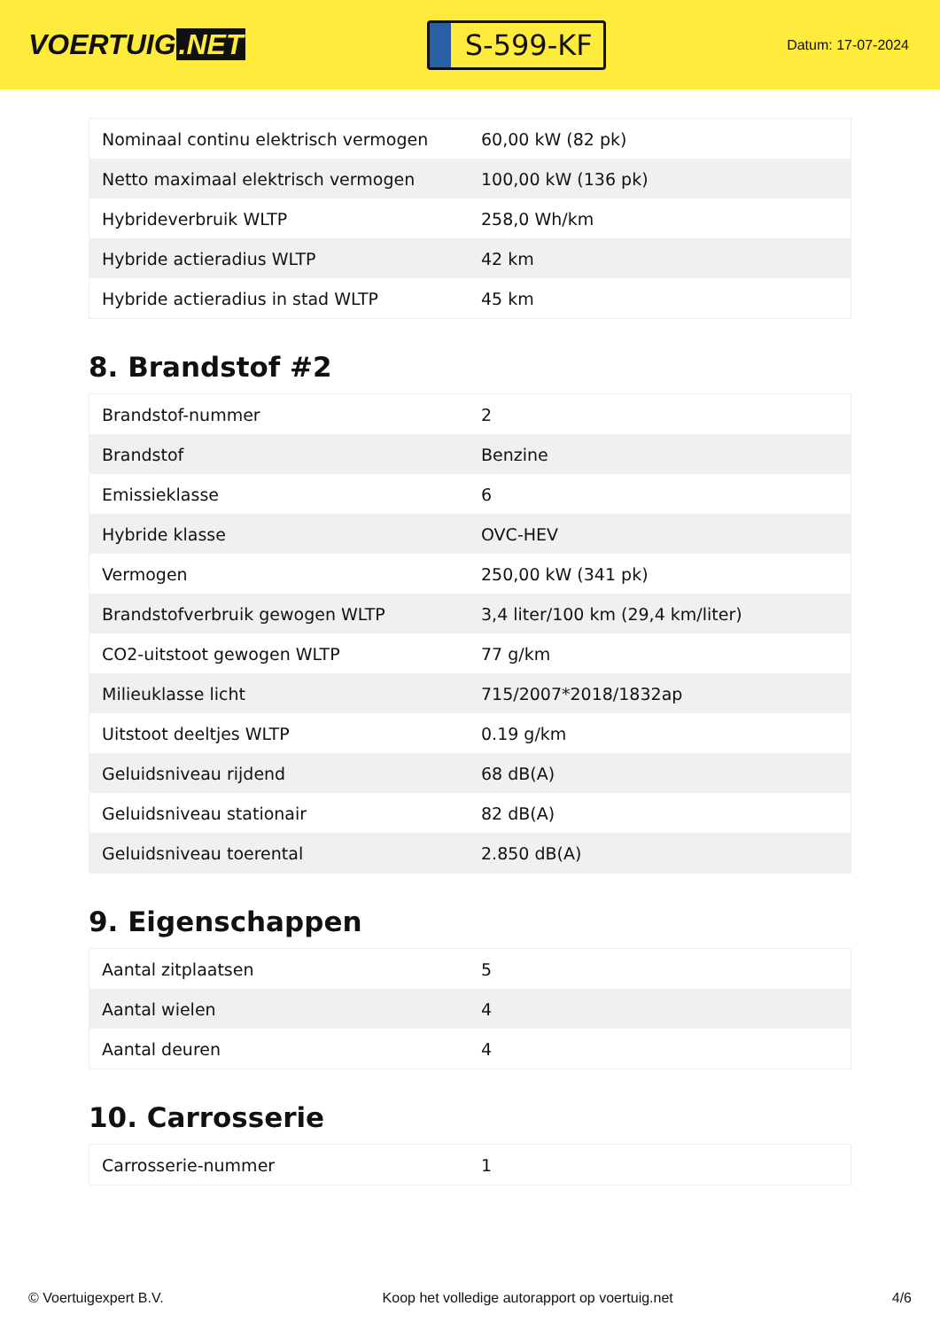VOERTUIG.NET
S-599-KF
Datum: 17-07-2024
| Nominaal continu elektrisch vermogen | 60,00 kW (82 pk) |
| Netto maximaal elektrisch vermogen | 100,00 kW (136 pk) |
| Hybrideverbruik WLTP | 258,0 Wh/km |
| Hybride actieradius WLTP | 42 km |
| Hybride actieradius in stad WLTP | 45 km |
8. Brandstof #2
| Brandstof-nummer | 2 |
| Brandstof | Benzine |
| Emissieklasse | 6 |
| Hybride klasse | OVC-HEV |
| Vermogen | 250,00 kW (341 pk) |
| Brandstofverbruik gewogen WLTP | 3,4 liter/100 km (29,4 km/liter) |
| CO2-uitstoot gewogen WLTP | 77 g/km |
| Milieuklasse licht | 715/2007*2018/1832ap |
| Uitstoot deeltjes WLTP | 0.19 g/km |
| Geluidsniveau rijdend | 68 dB(A) |
| Geluidsniveau stationair | 82 dB(A) |
| Geluidsniveau toerental | 2.850 dB(A) |
9. Eigenschappen
| Aantal zitplaatsen | 5 |
| Aantal wielen | 4 |
| Aantal deuren | 4 |
10. Carrosserie
| Carrosserie-nummer | 1 |
© Voertuigexpert B.V. Koop het volledige autorapport op voertuig.net 4/6